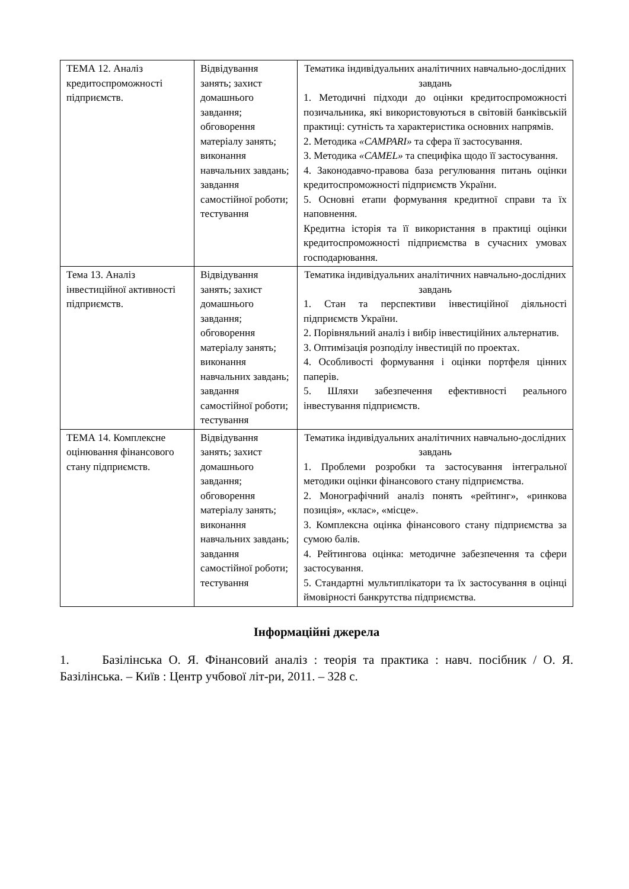| ТЕМА 12. Аналіз кредитоспроможності підприємств. | Відвідування занять; захист домашнього завдання; обговорення матеріалу занять; виконання навчальних завдань; завдання самостійної роботи; тестування | Тематика індивідуальних аналітичних навчально-дослідних завдань 1. Методичні підходи до оцінки кредитоспроможності позичальника, які використовуються в світовій банківській практиці: сутність та характеристика основних напрямів. 2. Методика «CAMPARI» та сфера її застосування. 3. Методика «CAMEL» та специфіка щодо її застосування. 4. Законодавчо-правова база регулювання питань оцінки кредитоспроможності підприємств України. 5. Основні етапи формування кредитної справи та їх наповнення. Кредитна історія та її використання в практиці оцінки кредитоспроможності підприємства в сучасних умовах господарювання. |
| Тема 13. Аналіз інвестиційної активності підприємств. | Відвідування занять; захист домашнього завдання; обговорення матеріалу занять; виконання навчальних завдань; завдання самостійної роботи; тестування | Тематика індивідуальних аналітичних навчально-дослідних завдань 1. Стан та перспективи інвестиційної діяльності підприємств України. 2. Порівняльний аналіз і вибір інвестиційних альтернатив. 3. Оптимізація розподілу інвестицій по проектах. 4. Особливості формування і оцінки портфеля цінних паперів. 5. Шляхи забезпечення ефективності реального інвестування підприємств. |
| ТЕМА 14. Комплексне оцінювання фінансового стану підприємств. | Відвідування занять; захист домашнього завдання; обговорення матеріалу занять; виконання навчальних завдань; завдання самостійної роботи; тестування | Тематика індивідуальних аналітичних навчально-дослідних завдань 1. Проблеми розробки та застосування інтегральної методики оцінки фінансового стану підприємства. 2. Монографічний аналіз понять «рейтинг», «ринкова позиція», «клас», «місце». 3. Комплексна оцінка фінансового стану підприємства за сумою балів. 4. Рейтингова оцінка: методичне забезпечення та сфери застосування. 5. Стандартні мультиплікатори та їх застосування в оцінці ймовірності банкрутства підприємства. |
Інформаційні джерела
1. Базілінська О. Я. Фінансовий аналіз : теорія та практика : навч. посібник / О. Я. Базілінська. – Київ : Центр учбової літ-ри, 2011. – 328 с.